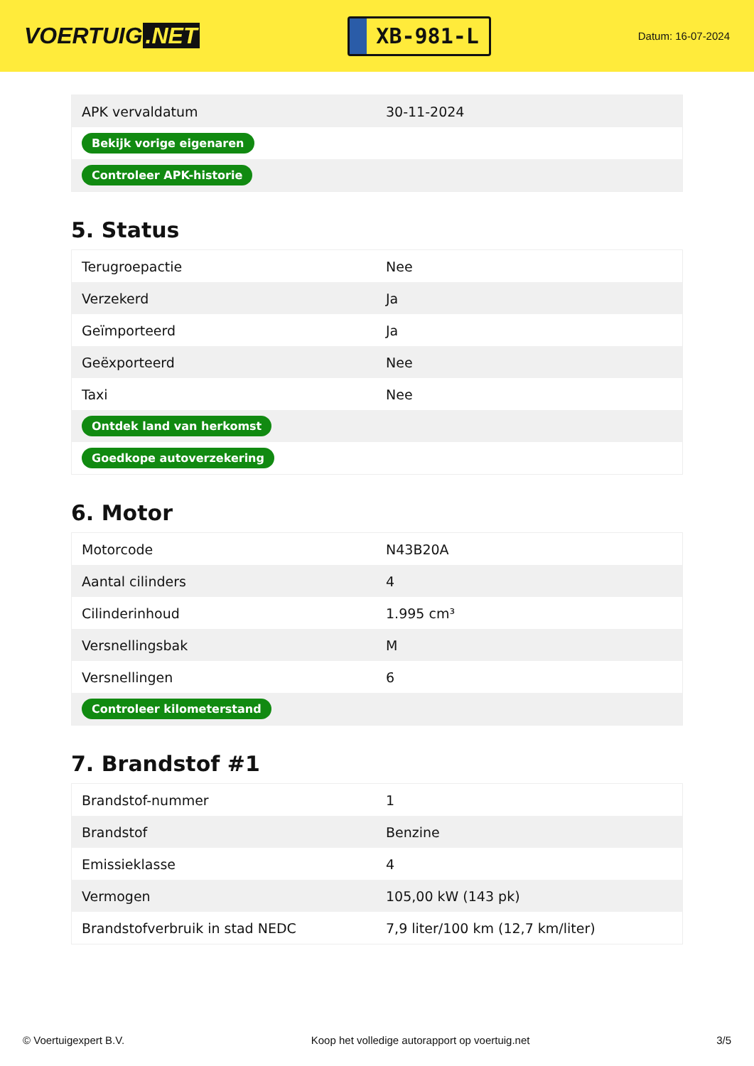VOERTUIG.NET
XB-981-L
Datum: 16-07-2024
| APK vervaldatum | 30-11-2024 |
| Bekijk vorige eigenaren | |
| Controleer APK-historie | |
5. Status
| Terugroepactie | Nee |
| Verzekerd | Ja |
| Geïmporteerd | Ja |
| Geëxporteerd | Nee |
| Taxi | Nee |
| Ontdek land van herkomst | |
| Goedkope autoverzekering | |
6. Motor
| Motorcode | N43B20A |
| Aantal cilinders | 4 |
| Cilinderinhoud | 1.995 cm³ |
| Versnellingsbak | M |
| Versnellingen | 6 |
| Controleer kilometerstand | |
7. Brandstof #1
| Brandstof-nummer | 1 |
| Brandstof | Benzine |
| Emissieklasse | 4 |
| Vermogen | 105,00 kW (143 pk) |
| Brandstofverbruik in stad NEDC | 7,9 liter/100 km (12,7 km/liter) |
© Voertuigexpert B.V. Koop het volledige autorapport op voertuig.net 3/5